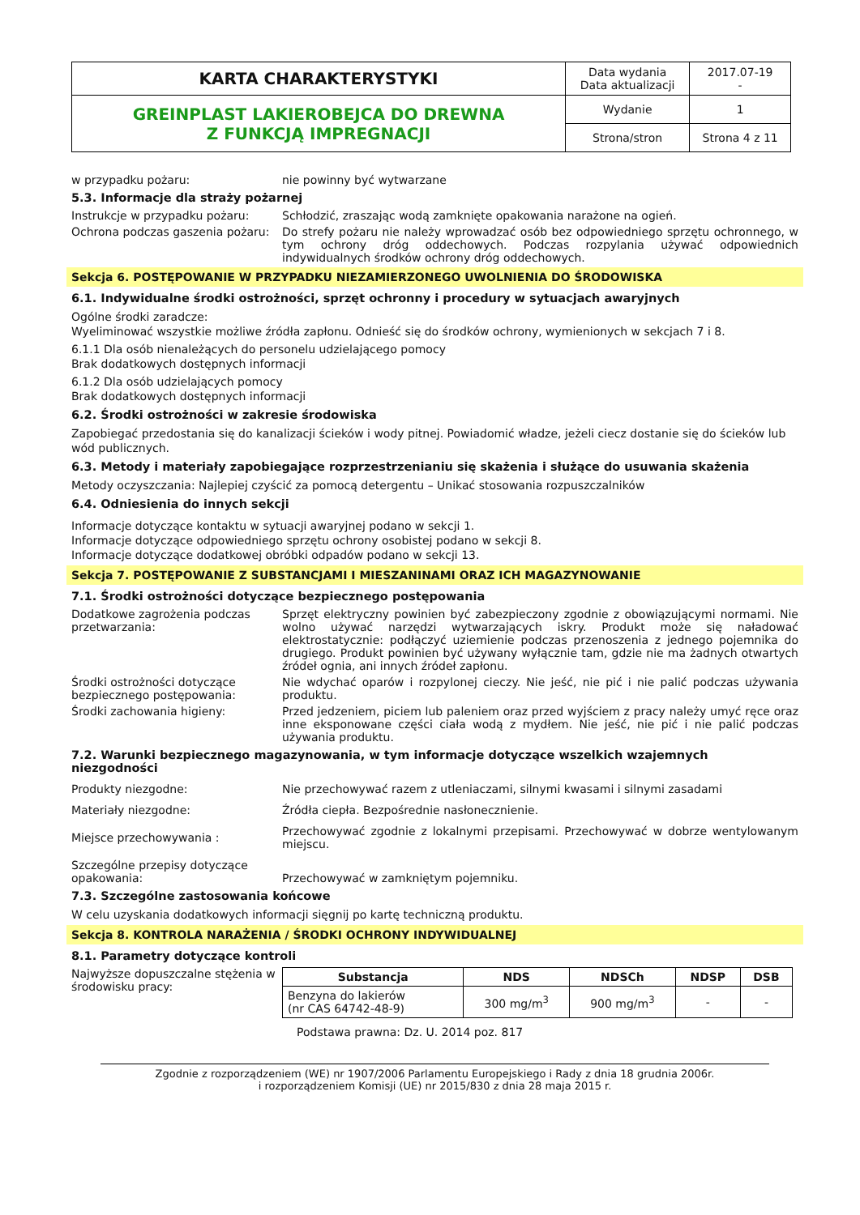| KARTA CHARAKTERYSTYKI | Data wydania Data aktualizacji | 2017.07-19 - |
| GREINPLAST LAKIEROBEJCA DO DREWNA Z FUNKCJĄ IMPREGNACJI | Wydanie | 1 |
| | Strona/stron | Strona 4 z 11 |
w przypadku pożaru: nie powinny być wytwarzane
5.3. Informacje dla straży pożarnej
Instrukcje w przypadku pożaru: Schłodzić, zraszając wodą zamknięte opakowania narażone na ogień.
Ochrona podczas gaszenia pożaru:
Do strefy pożaru nie należy wprowadzać osób bez odpowiedniego sprzętu ochronnego, w tym ochrony dróg oddechowych. Podczas rozpylania używać odpowiednich indywidualnych środków ochrony dróg oddechowych.
Sekcja 6. POSTĘPOWANIE W PRZYPADKU NIEZAMIERZONEGO UWOLNIENIA DO ŚRODOWISKA
6.1. Indywidualne środki ostrożności, sprzęt ochronny i procedury w sytuacjach awaryjnych
Ogólne środki zaradcze:
Wyeliminować wszystkie możliwe źródła zapłonu. Odnieść się do środków ochrony, wymienionych w sekcjach 7 i 8.
6.1.1 Dla osób nienależących do personelu udzielającego pomocy
Brak dodatkowych dostępnych informacji
6.1.2 Dla osób udzielających pomocy
Brak dodatkowych dostępnych informacji
6.2. Środki ostrożności w zakresie środowiska
Zapobiegać przedostania się do kanalizacji ścieków i wody pitnej. Powiadomić władze, jeżeli ciecz dostanie się do ścieków lub wód publicznych.
6.3. Metody i materiały zapobiegające rozprzestrzenianiu się skażenia i służące do usuwania skażenia
Metody oczyszczania: Najlepiej czyścić za pomocą detergentu – Unikać stosowania rozpuszczalników
6.4. Odniesienia do innych sekcji
Informacje dotyczące kontaktu w sytuacji awaryjnej podano w sekcji 1.
Informacje dotyczące odpowiedniego sprzętu ochrony osobistej podano w sekcji 8.
Informacje dotyczące dodatkowej obróbki odpadów podano w sekcji 13.
Sekcja 7. POSTĘPOWANIE Z SUBSTANCJAMI I MIESZANINAMI ORAZ ICH MAGAZYNOWANIE
7.1. Środki ostrożności dotyczące bezpiecznego postępowania
Dodatkowe zagrożenia podczas przetwarzania:
Sprzęt elektryczny powinien być zabezpieczony zgodnie z obowiązującymi normami. Nie wolno używać narzędzi wytwarzających iskry. Produkt może się naładować elektrostatycznie: podłączyć uziemienie podczas przenoszenia z jednego pojemnika do drugiego. Produkt powinien być używany wyłącznie tam, gdzie nie ma żadnych otwartych źródeł ognia, ani innych źródeł zapłonu.
Środki ostrożności dotyczące bezpiecznego postępowania:
Nie wdychać oparów i rozpylonej cieczy. Nie jeść, nie pić i nie palić podczas używania produktu.
Środki zachowania higieny: Przed jedzeniem, piciem lub paleniem oraz przed wyjściem z pracy należy umyć ręce oraz inne eksponowane części ciała wodą z mydłem. Nie jeść, nie pić i nie palić podczas używania produktu.
7.2. Warunki bezpiecznego magazynowania, w tym informacje dotyczące wszelkich wzajemnych niezgodności
Produkty niezgodne: Nie przechowywać razem z utleniaczami, silnymi kwasami i silnymi zasadami
Materiały niezgodne: Źródła ciepła. Bezpośrednie nasłonecznienie.
Miejsce przechowywania :
Przechowywać zgodnie z lokalnymi przepisami. Przechowywać w dobrze wentylowanym miejscu.
Szczególne przepisy dotyczące opakowania:
Przechowywać w zamkniętym pojemniku.
7.3. Szczególne zastosowania końcowe
W celu uzyskania dodatkowych informacji sięgnij po kartę techniczną produktu.
Sekcja 8. KONTROLA NARAŻENIA / ŚRODKI OCHRONY INDYWIDUALNEJ
8.1. Parametry dotyczące kontroli
Najwyższe dopuszczalne stężenia w środowisku pracy:
| Substancja | NDS | NDSCh | NDSP | DSB |
| --- | --- | --- | --- | --- |
| Benzyna do lakierów (nr CAS 64742-48-9) | 300 mg/m<sup>3</sup> | 900 mg/m<sup>3</sup> | - | - |
Podstawa prawna: Dz. U. 2014 poz. 817
Zgodnie z rozporządzeniem (WE) nr 1907/2006 Parlamentu Europejskiego i Rady z dnia 18 grudnia 2006r.
i rozporządzeniem Komisji (UE) nr 2015/830 z dnia 28 maja 2015 r.